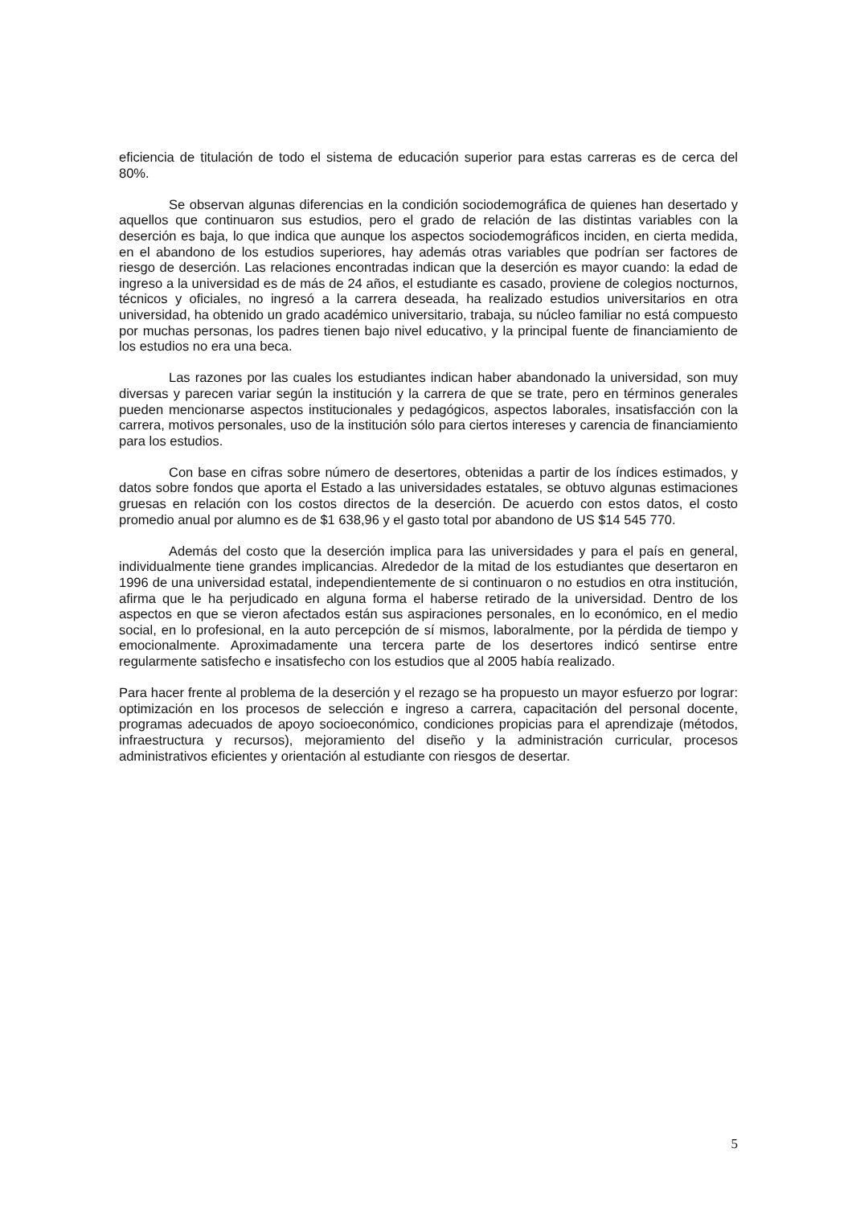eficiencia de titulación de todo el sistema de educación superior para estas carreras es de cerca del 80%.
Se observan algunas diferencias en la condición sociodemográfica de quienes han desertado y aquellos que continuaron sus estudios, pero el grado de relación de las distintas variables con la deserción es baja, lo que indica que aunque los aspectos sociodemográficos inciden, en cierta medida, en el abandono de los estudios superiores, hay además otras variables que podrían ser factores de riesgo de deserción. Las relaciones encontradas indican que la deserción es mayor cuando: la edad de ingreso a la universidad es de más de 24 años, el estudiante es casado, proviene de colegios nocturnos, técnicos y oficiales, no ingresó a la carrera deseada, ha realizado estudios universitarios en otra universidad, ha obtenido un grado académico universitario, trabaja, su núcleo familiar no está compuesto por muchas personas, los padres tienen bajo nivel educativo, y la principal fuente de financiamiento de los estudios no era una beca.
Las razones por las cuales los estudiantes indican haber abandonado la universidad, son muy diversas y parecen variar según la institución y la carrera de que se trate, pero en términos generales pueden mencionarse aspectos institucionales y pedagógicos, aspectos laborales, insatisfacción con la carrera, motivos personales, uso de la institución sólo para ciertos intereses y carencia de financiamiento para los estudios.
Con base en cifras sobre número de desertores, obtenidas a partir de los índices estimados, y datos sobre fondos que aporta el Estado a las universidades estatales, se obtuvo algunas estimaciones gruesas en relación con los costos directos de la deserción. De acuerdo con estos datos, el costo promedio anual por alumno es de $1 638,96 y el gasto total por abandono de US $14 545 770.
Además del costo que la deserción implica para las universidades y para el país en general, individualmente tiene grandes implicancias. Alrededor de la mitad de los estudiantes que desertaron en 1996 de una universidad estatal, independientemente de si continuaron o no estudios en otra institución, afirma que le ha perjudicado en alguna forma el haberse retirado de la universidad. Dentro de los aspectos en que se vieron afectados están sus aspiraciones personales, en lo económico, en el medio social, en lo profesional, en la auto percepción de sí mismos, laboralmente, por la pérdida de tiempo y emocionalmente. Aproximadamente una tercera parte de los desertores indicó sentirse entre regularmente satisfecho e insatisfecho con los estudios que al 2005 había realizado.
Para hacer frente al problema de la deserción y el rezago se ha propuesto un mayor esfuerzo por lograr: optimización en los procesos de selección e ingreso a carrera, capacitación del personal docente, programas adecuados de apoyo socioeconómico, condiciones propicias para el aprendizaje (métodos, infraestructura y recursos), mejoramiento del diseño y la administración curricular, procesos administrativos eficientes y orientación al estudiante con riesgos de desertar.
5